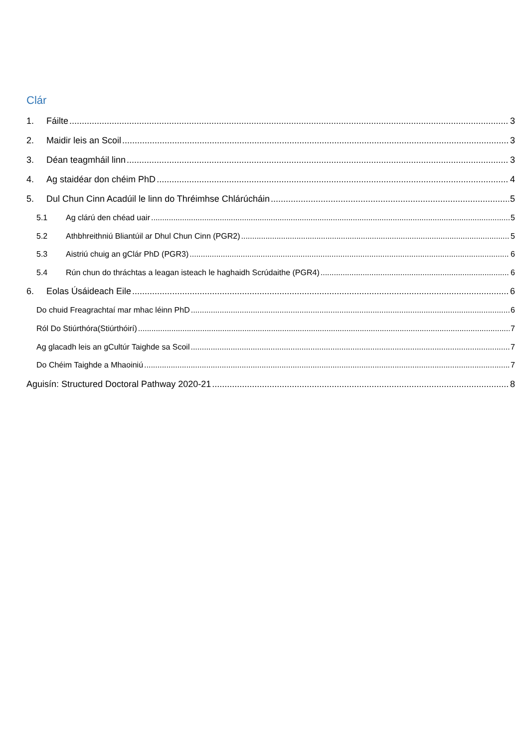Clár
1. Fáilte 3
2. Maidir leis an Scoil 3
3. Déan teagmháil linn 3
4. Ag staidéar don chéim PhD 4
5. Dul Chun Cinn Acadúil le linn do Thréimhse Chlárúcháin 5
5.1 Ag clárú den chéad uair 5
5.2 Athbhreithniú Bliantúil ar Dhul Chun Cinn (PGR2) 5
5.3 Aistriú chuig an gClár PhD (PGR3) 6
5.4 Rún chun do thráchtas a leagan isteach le haghaidh Scrúdaithe (PGR4) 6
6. Eolas Úsáideach Eile 6
Do chuid Freagrachtaí mar mhac léinn PhD 6
Ról Do Stiúrthóra(Stiúrthóirí) 7
Ag glacadh leis an gCultúr Taighde sa Scoil 7
Do Chéim Taighde a Mhaoiniú 7
Aguisín: Structured Doctoral Pathway 2020-21 8